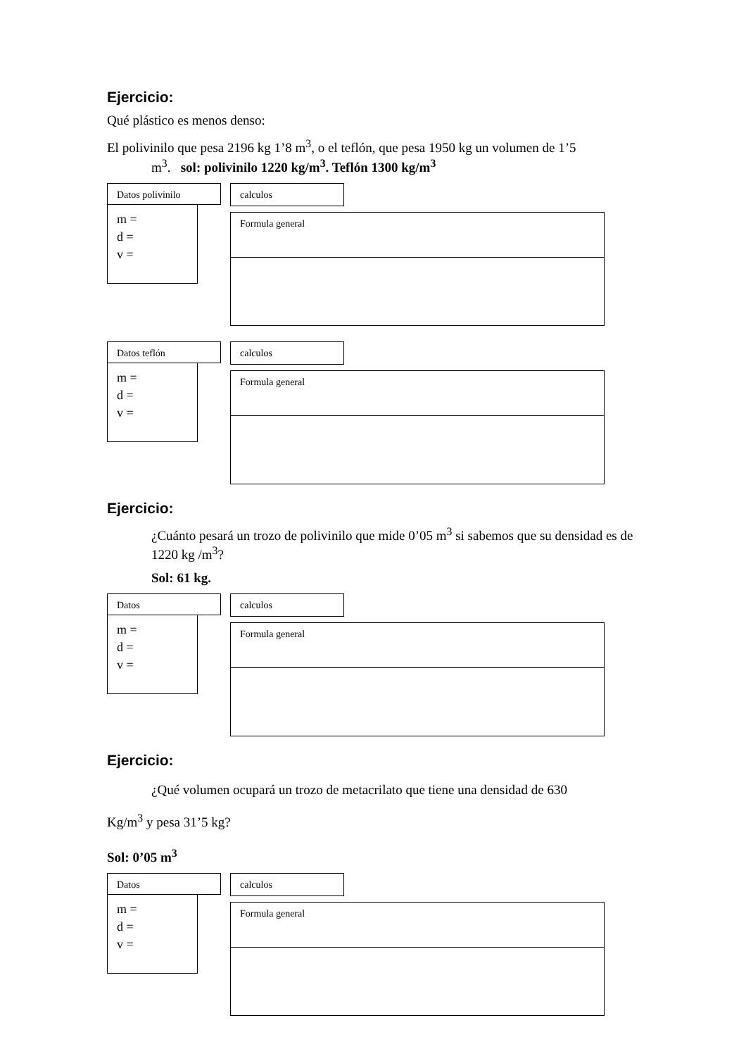Ejercicio:
Qué plástico es menos denso:
El polivinilo que pesa 2196 kg 1’8 m<sup>3</sup>, o el teflón, que pesa 1950 kg un volumen de 1’5
m<sup>3</sup>. sol: polivinilo 1220 kg/m<sup>3</sup>. Teflón 1300 kg/m<sup>3</sup>
Datos polivinilo
m =
d =
v =
calculos
Formula general
Datos teflón
m =
d =
v =
calculos
Formula general
Ejercicio:
¿Cuánto pesará un trozo de polivinilo que mide 0’05 m<sup>3</sup> si sabemos que su densidad es de 1220 kg /m<sup>3</sup>?
Sol: 61 kg.
Datos
m =
d =
v =
calculos
Formula general
Ejercicio:
¿Qué volumen ocupará un trozo de metacrilato que tiene una densidad de 630
Kg/m<sup>3</sup> y pesa 31’5 kg?
Sol: 0’05 m<sup>3</sup>
Datos
m =
d =
v =
calculos
Formula general